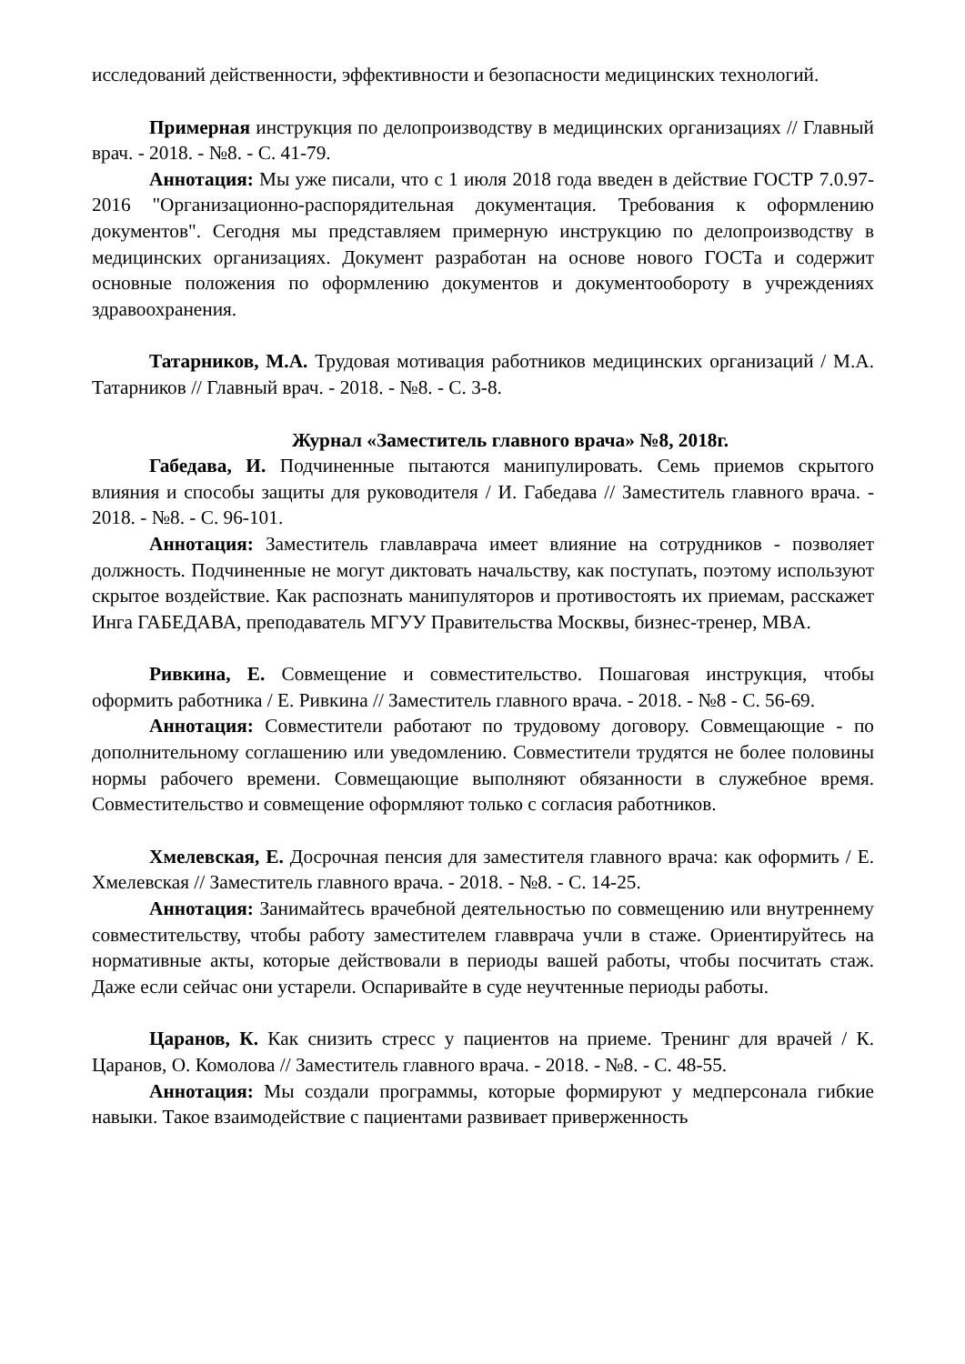исследований действенности, эффективности и безопасности медицинских технологий.
Примерная инструкция по делопроизводству в медицинских организациях // Главный врач. - 2018. - №8. - С. 41-79.
Аннотация: Мы уже писали, что с 1 июля 2018 года введен в действие ГОСТР 7.0.97-2016 "Организационно-распорядительная документация. Требования к оформлению документов". Сегодня мы представляем примерную инструкцию по делопроизводству в медицинских организациях. Документ разработан на основе нового ГОСТа и содержит основные положения по оформлению документов и документообороту в учреждениях здравоохранения.
Татарников, М.А. Трудовая мотивация работников медицинских организаций / М.А. Татарников // Главный врач. - 2018. - №8. - С. 3-8.
Журнал «Заместитель главного врача» №8, 2018г.
Габедава, И. Подчиненные пытаются манипулировать. Семь приемов скрытого влияния и способы защиты для руководителя / И. Габедава // Заместитель главного врача. - 2018. - №8. - С. 96-101.
Аннотация: Заместитель главлаврача имеет влияние на сотрудников - позволяет должность. Подчиненные не могут диктовать начальству, как поступать, поэтому используют скрытое воздействие. Как распознать манипуляторов и противостоять их приемам, расскажет Инга ГАБЕДАВА, преподаватель МГУУ Правительства Москвы, бизнес-тренер, MBA.
Ривкина, Е. Совмещение и совместительство. Пошаговая инструкция, чтобы оформить работника / Е. Ривкина // Заместитель главного врача. - 2018. - №8 - С. 56-69.
Аннотация: Совместители работают по трудовому договору. Совмещающие - по дополнительному соглашению или уведомлению. Совместители трудятся не более половины нормы рабочего времени. Совмещающие выполняют обязанности в служебное время. Совместительство и совмещение оформляют только с согласия работников.
Хмелевская, Е. Досрочная пенсия для заместителя главного врача: как оформить / Е. Хмелевская // Заместитель главного врача. - 2018. - №8. - С. 14-25.
Аннотация: Занимайтесь врачебной деятельностью по совмещению или внутреннему совместительству, чтобы работу заместителем главврача учли в стаже. Ориентируйтесь на нормативные акты, которые действовали в периоды вашей работы, чтобы посчитать стаж. Даже если сейчас они устарели. Оспаривайте в суде неучтенные периоды работы.
Царанов, К. Как снизить стресс у пациентов на приеме. Тренинг для врачей / К. Царанов, О. Комолова // Заместитель главного врача. - 2018. - №8. - С. 48-55.
Аннотация: Мы создали программы, которые формируют у медперсонала гибкие навыки. Такое взаимодействие с пациентами развивает приверженность